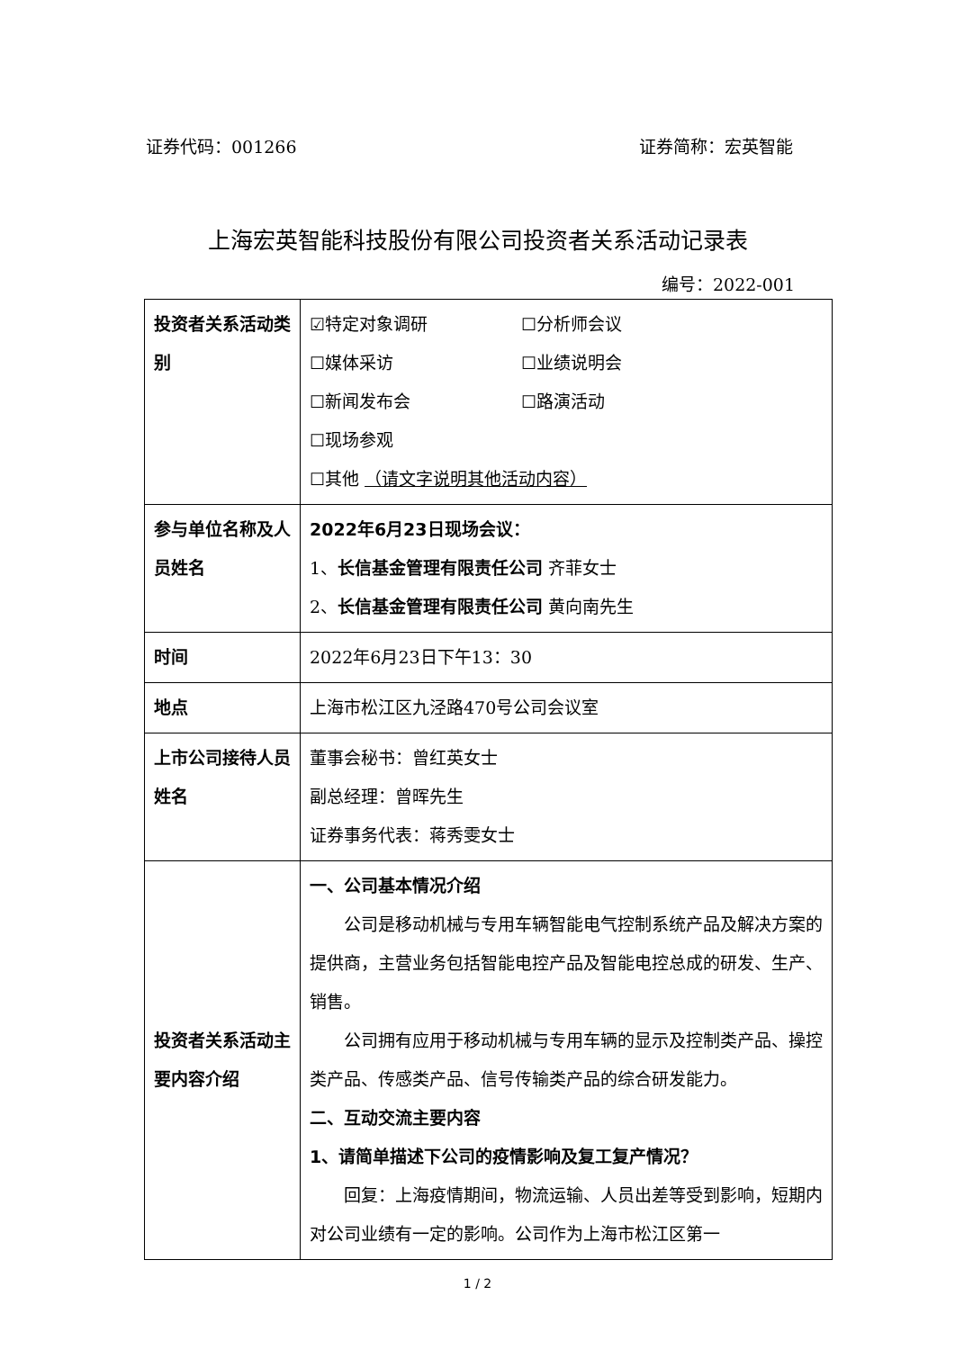证券代码：001266 证券简称：宏英智能
上海宏英智能科技股份有限公司投资者关系活动记录表
编号：2022-001
| 投资者关系活动类别 | ☑特定对象调研 ☐分析师会议 ☐媒体采访 ☐业绩说明会 ☐新闻发布会 ☐路演活动 ☐现场参观 ☐其他 （请文字说明其他活动内容） |
| 参与单位名称及人员姓名 | 2022年6月23日现场会议： 1、 长信基金管理有限责任公司 齐菲女士 2、 长信基金管理有限责任公司 黄向南先生 |
| 时间 | 2022年6月23日下午13：30 |
| 地点 | 上海市松江区九泾路470号公司会议室 |
| 上市公司接待人员姓名 | 董事会秘书：曾红英女士 副总经理：曾晖先生 证券事务代表：蒋秀雯女士 |
| 投资者关系活动主要内容介绍 | 一、公司基本情况介绍 公司是移动机械与专用车辆智能电气控制系统产品及解决方案的提供商，主营业务包括智能电控产品及智能电控总成的研发、生产、销售。 公司拥有应用于移动机械与专用车辆的显示及控制类产品、操控类产品、传感类产品、信号传输类产品的综合研发能力。 二、互动交流主要内容 1、请简单描述下公司的疫情影响及复工复产情况？ 回复：上海疫情期间，物流运输、人员出差等受到影响，短期内对公司业绩有一定的影响。公司作为上海市松江区第一 |
1 / 2